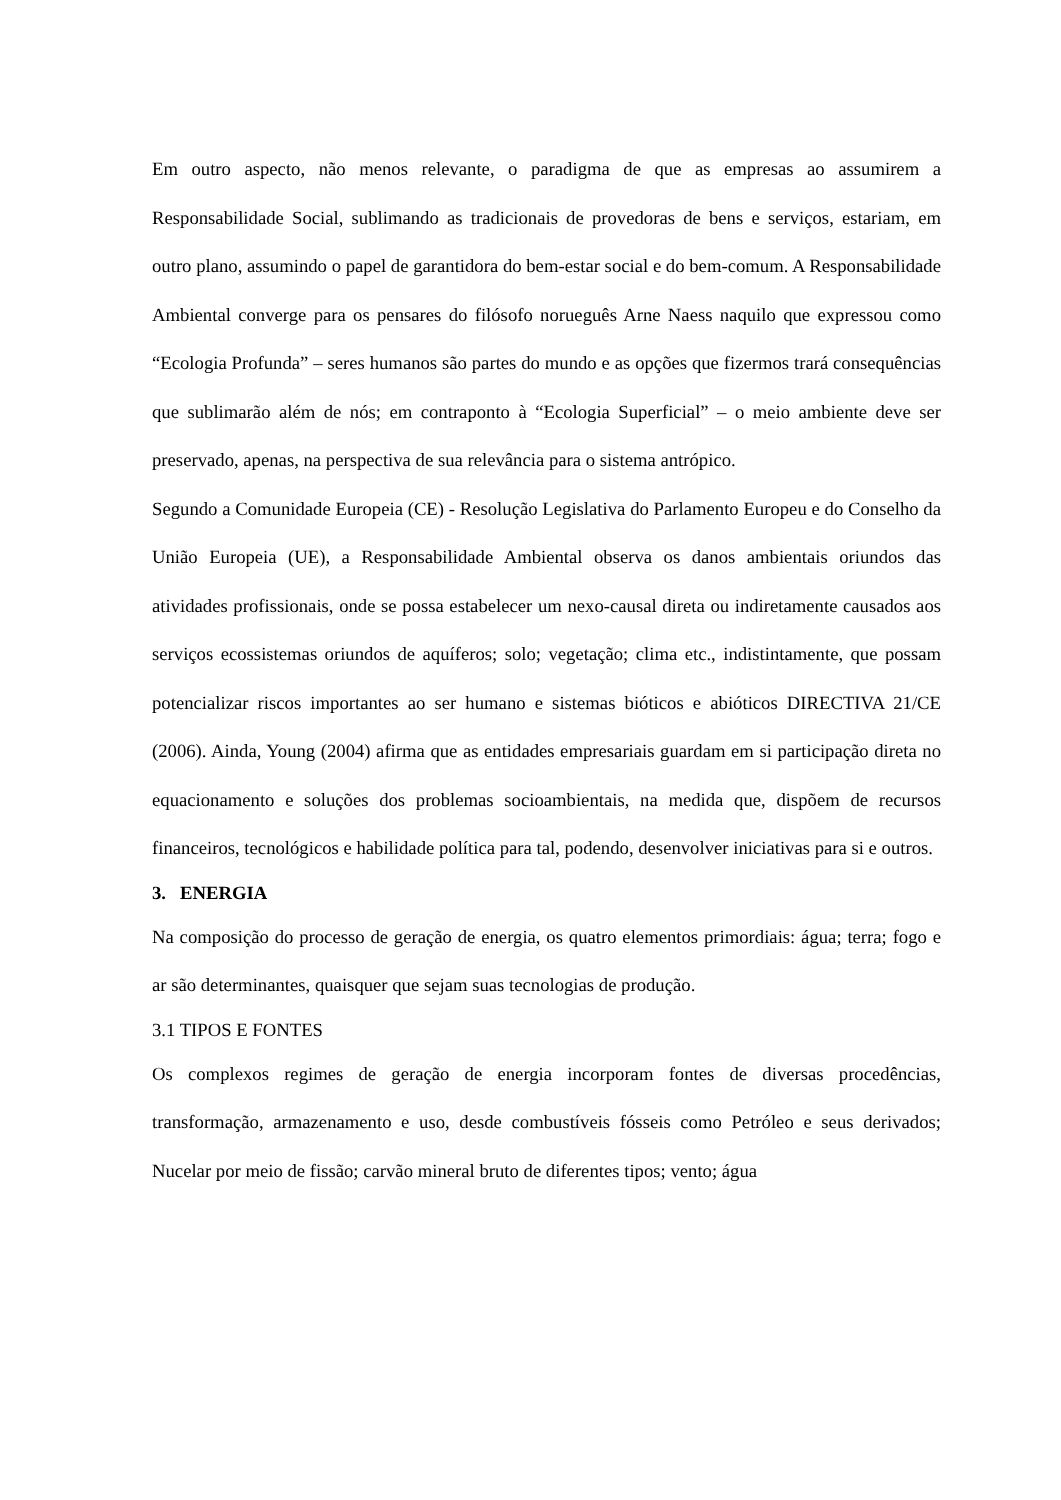Em outro aspecto, não menos relevante, o paradigma de que as empresas ao assumirem a Responsabilidade Social, sublimando as tradicionais de provedoras de bens e serviços, estariam, em outro plano, assumindo o papel de garantidora do bem-estar social e do bem-comum. A Responsabilidade Ambiental converge para os pensares do filósofo norueguês Arne Naess naquilo que expressou como “Ecologia Profunda” – seres humanos são partes do mundo e as opções que fizermos trará consequências que sublimarão além de nós; em contraponto à “Ecologia Superficial” – o meio ambiente deve ser preservado, apenas, na perspectiva de sua relevância para o sistema antrópico.
Segundo a Comunidade Europeia (CE) - Resolução Legislativa do Parlamento Europeu e do Conselho da União Europeia (UE), a Responsabilidade Ambiental observa os danos ambientais oriundos das atividades profissionais, onde se possa estabelecer um nexo-causal direta ou indiretamente causados aos serviços ecossistemas oriundos de aquíferos; solo; vegetação; clima etc., indistintamente, que possam potencializar riscos importantes ao ser humano e sistemas bióticos e abióticos DIRECTIVA 21/CE (2006). Ainda, Young (2004) afirma que as entidades empresariais guardam em si participação direta no equacionamento e soluções dos problemas socioambientais, na medida que, dispõem de recursos financeiros, tecnológicos e habilidade política para tal, podendo, desenvolver iniciativas para si e outros.
3. ENERGIA
Na composição do processo de geração de energia, os quatro elementos primordiais: água; terra; fogo e ar são determinantes, quaisquer que sejam suas tecnologias de produção.
3.1 TIPOS E FONTES
Os complexos regimes de geração de energia incorporam fontes de diversas procedências, transformação, armazenamento e uso, desde combustíveis fósseis como Petróleo e seus derivados; Nucelar por meio de fissão; carvão mineral bruto de diferentes tipos; vento; água